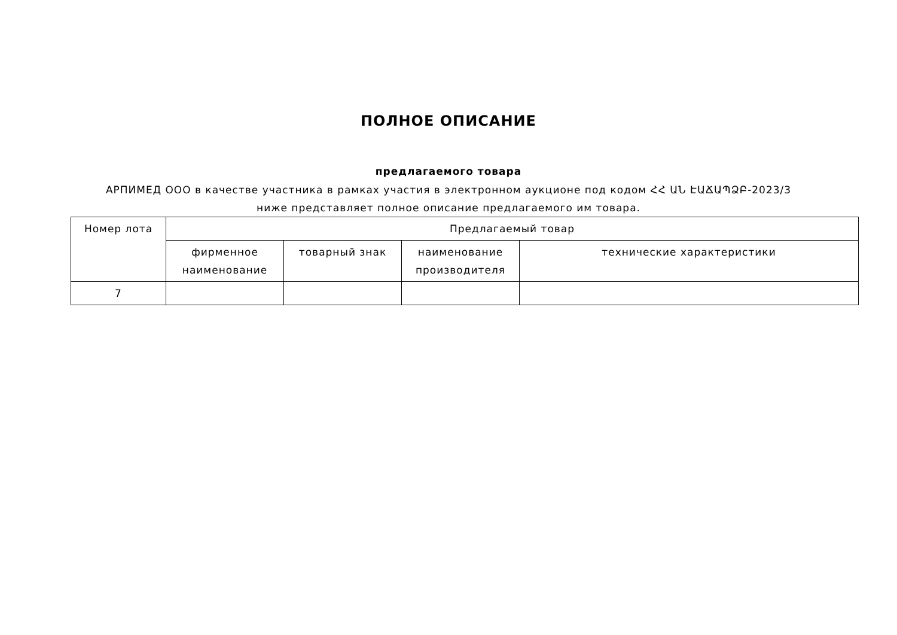ПОЛНОЕ ОПИСАНИЕ
предлагаемого товара
АРПИМЕД ООО в качестве участника в рамках участия в электронном аукционе под кодом ՀՀ ԱՆ ԷԱՃԱՊՁԲ-2023/3 ниже представляет полное описание предлагаемого им товара.
| Номер лота | Предлагаемый товар | | | |
| --- | --- | --- | --- | --- |
| | фирменное наименование | товарный знак | наименование производителя | технические характеристики |
| 7 | | | | |